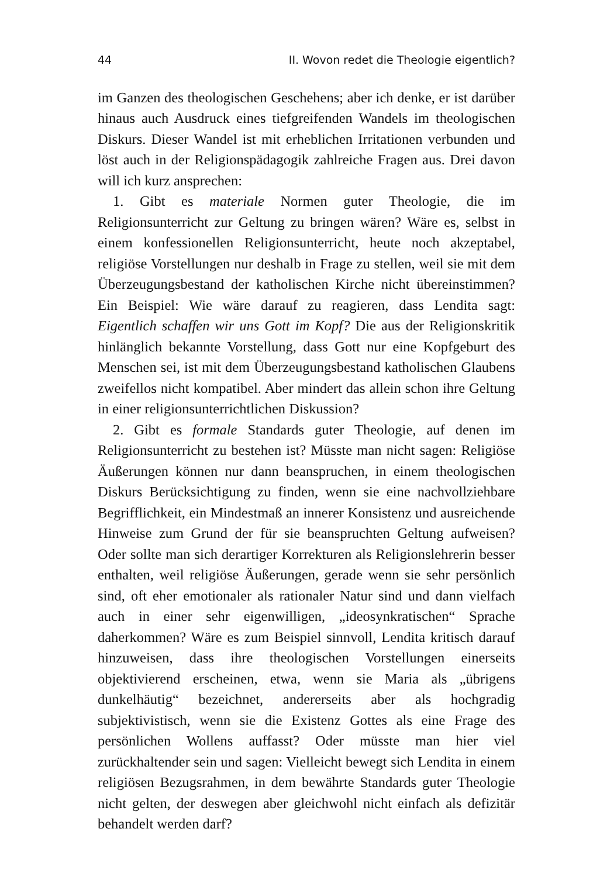44 II. Wovon redet die Theologie eigentlich?
im Ganzen des theologischen Geschehens; aber ich denke, er ist darüber hinaus auch Ausdruck eines tiefgreifenden Wandels im theologischen Diskurs. Dieser Wandel ist mit erheblichen Irritationen verbunden und löst auch in der Religionspädagogik zahlreiche Fragen aus. Drei davon will ich kurz ansprechen:
1. Gibt es materiale Normen guter Theologie, die im Religionsunterricht zur Geltung zu bringen wären? Wäre es, selbst in einem konfessionellen Religionsunterricht, heute noch akzeptabel, religiöse Vorstellungen nur deshalb in Frage zu stellen, weil sie mit dem Überzeugungsbestand der katholischen Kirche nicht übereinstimmen? Ein Beispiel: Wie wäre darauf zu reagieren, dass Lendita sagt: Eigentlich schaffen wir uns Gott im Kopf? Die aus der Religionskritik hinlänglich bekannte Vorstellung, dass Gott nur eine Kopfgeburt des Menschen sei, ist mit dem Überzeugungsbestand katholischen Glaubens zweifellos nicht kompatibel. Aber mindert das allein schon ihre Geltung in einer religionsunterrichtlichen Diskussion?
2. Gibt es formale Standards guter Theologie, auf denen im Religionsunterricht zu bestehen ist? Müsste man nicht sagen: Religiöse Äußerungen können nur dann beanspruchen, in einem theologischen Diskurs Berücksichtigung zu finden, wenn sie eine nachvollziehbare Begrifflichkeit, ein Mindestmaß an innerer Konsistenz und ausreichende Hinweise zum Grund der für sie beanspruchten Geltung aufweisen? Oder sollte man sich derartiger Korrekturen als Religionslehrerin besser enthalten, weil religiöse Äußerungen, gerade wenn sie sehr persönlich sind, oft eher emotionaler als rationaler Natur sind und dann vielfach auch in einer sehr eigenwilligen, „ideosynkratischen“ Sprache daherkommen? Wäre es zum Beispiel sinnvoll, Lendita kritisch darauf hinzuweisen, dass ihre theologischen Vorstellungen einerseits objektivierend erscheinen, etwa, wenn sie Maria als „übrigens dunkelhäutig“ bezeichnet, andererseits aber als hochgradig subjektivistisch, wenn sie die Existenz Gottes als eine Frage des persönlichen Wollens auffasst? Oder müsste man hier viel zurückhaltender sein und sagen: Vielleicht bewegt sich Lendita in einem religiösen Bezugsrahmen, in dem bewährte Standards guter Theologie nicht gelten, der deswegen aber gleichwohl nicht einfach als defizitär behandelt werden darf?